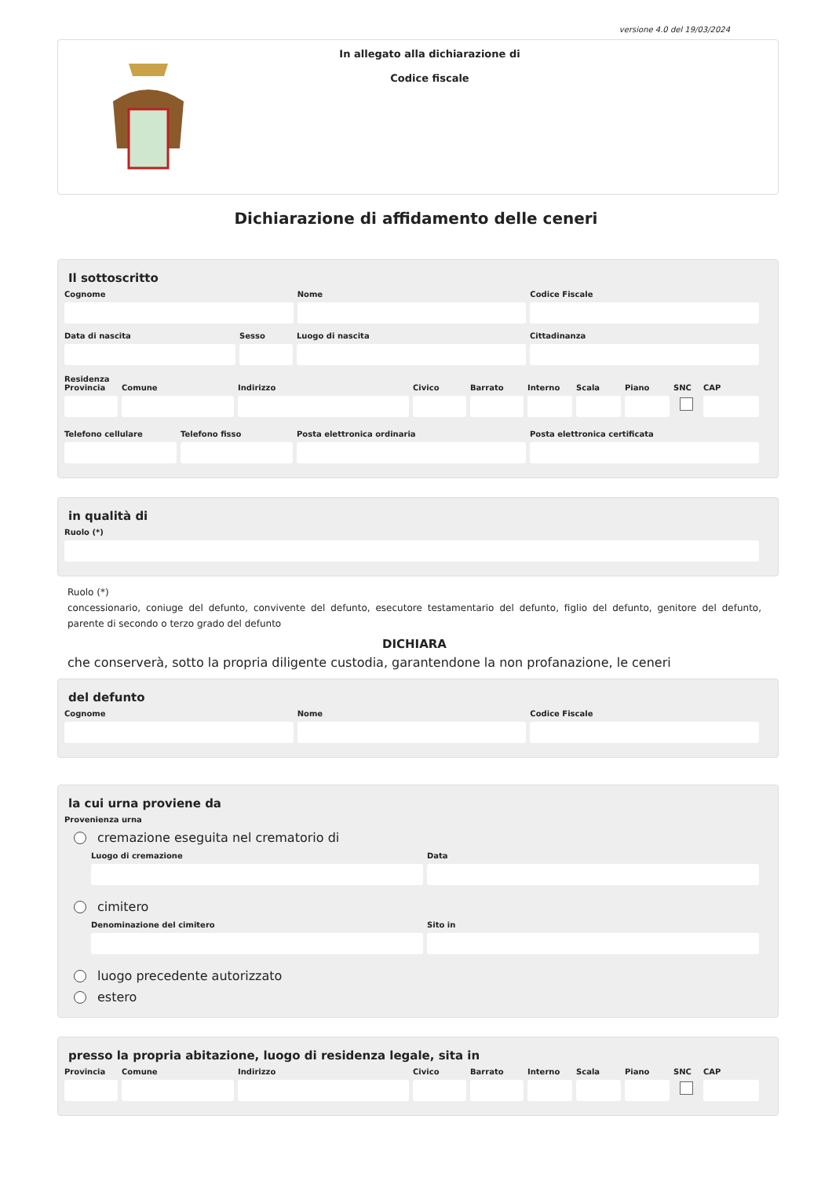versione 4.0 del 19/03/2024
In allegato alla dichiarazione di
Codice fiscale
Dichiarazione di affidamento delle ceneri
Il sottoscritto
Cognome Nome Codice Fiscale
Data di nascita Sesso Luogo di nascita Cittadinanza
Residenza
Provincia
Comune Indirizzo Civico Barrato Interno
Scala Piano SNC CAP
Telefono cellulare
Telefono fisso Posta elettronica ordinaria Posta elettronica certificata
in qualità di
Ruolo (*)
Ruolo (*)
concessionario, coniuge del defunto, convivente del defunto, esecutore testamentario del defunto, figlio del defunto, genitore del defunto, parente di secondo o terzo grado del defunto
DICHIARA
che conserverà, sotto la propria diligente custodia, garantendone la non profanazione, le ceneri
del defunto
Cognome Nome Codice Fiscale
la cui urna proviene da
Provenienza urna
cremazione eseguita nel crematorio di
Luogo di cremazione Data
cimitero
Denominazione del cimitero Sito in
luogo precedente autorizzato
estero
presso la propria abitazione, luogo di residenza legale, sita in
Provincia
Comune Indirizzo Civico Barrato Interno
Scala Piano SNC CAP